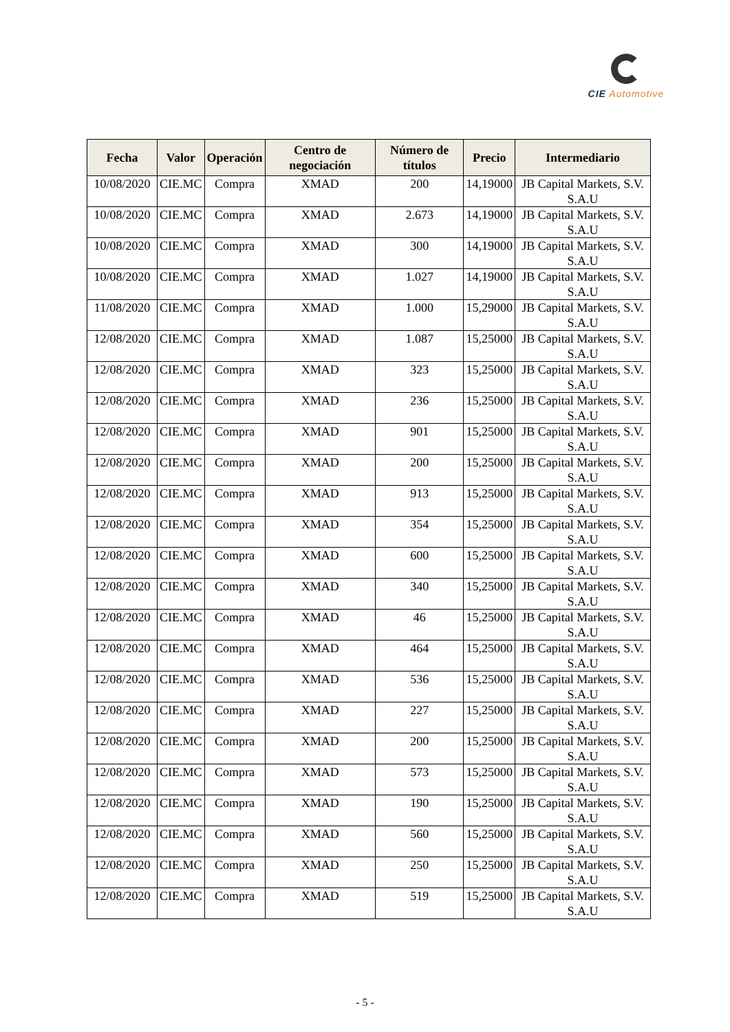CIE Automotive
| Fecha | Valor | Operación | Centro de negociación | Número de títulos | Precio | Intermediario |
| --- | --- | --- | --- | --- | --- | --- |
| 10/08/2020 | CIE.MC | Compra | XMAD | 200 | 14,19000 | JB Capital Markets, S.V. S.A.U |
| 10/08/2020 | CIE.MC | Compra | XMAD | 2.673 | 14,19000 | JB Capital Markets, S.V. S.A.U |
| 10/08/2020 | CIE.MC | Compra | XMAD | 300 | 14,19000 | JB Capital Markets, S.V. S.A.U |
| 10/08/2020 | CIE.MC | Compra | XMAD | 1.027 | 14,19000 | JB Capital Markets, S.V. S.A.U |
| 11/08/2020 | CIE.MC | Compra | XMAD | 1.000 | 15,29000 | JB Capital Markets, S.V. S.A.U |
| 12/08/2020 | CIE.MC | Compra | XMAD | 1.087 | 15,25000 | JB Capital Markets, S.V. S.A.U |
| 12/08/2020 | CIE.MC | Compra | XMAD | 323 | 15,25000 | JB Capital Markets, S.V. S.A.U |
| 12/08/2020 | CIE.MC | Compra | XMAD | 236 | 15,25000 | JB Capital Markets, S.V. S.A.U |
| 12/08/2020 | CIE.MC | Compra | XMAD | 901 | 15,25000 | JB Capital Markets, S.V. S.A.U |
| 12/08/2020 | CIE.MC | Compra | XMAD | 200 | 15,25000 | JB Capital Markets, S.V. S.A.U |
| 12/08/2020 | CIE.MC | Compra | XMAD | 913 | 15,25000 | JB Capital Markets, S.V. S.A.U |
| 12/08/2020 | CIE.MC | Compra | XMAD | 354 | 15,25000 | JB Capital Markets, S.V. S.A.U |
| 12/08/2020 | CIE.MC | Compra | XMAD | 600 | 15,25000 | JB Capital Markets, S.V. S.A.U |
| 12/08/2020 | CIE.MC | Compra | XMAD | 340 | 15,25000 | JB Capital Markets, S.V. S.A.U |
| 12/08/2020 | CIE.MC | Compra | XMAD | 46 | 15,25000 | JB Capital Markets, S.V. S.A.U |
| 12/08/2020 | CIE.MC | Compra | XMAD | 464 | 15,25000 | JB Capital Markets, S.V. S.A.U |
| 12/08/2020 | CIE.MC | Compra | XMAD | 536 | 15,25000 | JB Capital Markets, S.V. S.A.U |
| 12/08/2020 | CIE.MC | Compra | XMAD | 227 | 15,25000 | JB Capital Markets, S.V. S.A.U |
| 12/08/2020 | CIE.MC | Compra | XMAD | 200 | 15,25000 | JB Capital Markets, S.V. S.A.U |
| 12/08/2020 | CIE.MC | Compra | XMAD | 573 | 15,25000 | JB Capital Markets, S.V. S.A.U |
| 12/08/2020 | CIE.MC | Compra | XMAD | 190 | 15,25000 | JB Capital Markets, S.V. S.A.U |
| 12/08/2020 | CIE.MC | Compra | XMAD | 560 | 15,25000 | JB Capital Markets, S.V. S.A.U |
| 12/08/2020 | CIE.MC | Compra | XMAD | 250 | 15,25000 | JB Capital Markets, S.V. S.A.U |
| 12/08/2020 | CIE.MC | Compra | XMAD | 519 | 15,25000 | JB Capital Markets, S.V. S.A.U |
- 5 -